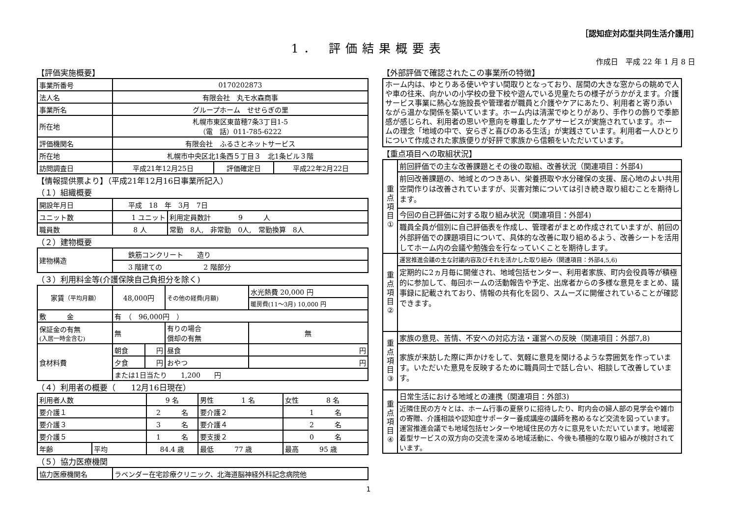［認知症対応型共同生活介護用］
1． 評価結果概要表
作成日　平成 22 年 1 月 8 日
【評価実施概要】
| 事業所番号 | 0170202873 | | |
| 法人名 | 有限会社 丸モ水森商事 | | |
| 事業所名 | グループホーム せせらぎの里 | | |
| 所在地 | 札幌市東区東苗穂7条3丁目1-5 （電 話）011-785-6222 | | |
| 評価機関名 | 有限会社 ふるさとネットサービス | | |
| 所在地 | 札幌市中央区北1条西５丁目３ 北1条ビル３階 | | |
| 訪問調査日 | 平成21年12月25日 | 評価確定日 | 平成22年2月22日 |
【情報提供票より】（平成21年12月16日事業所記入）
（１）組織概要
| 開設年月日 | 平成 18 年 3月 7日 | |
| ユニット数 | 1 ユニット | 利用定員数計 9 人 |
| 職員数 | 8 人 | 常勤 8人, 非常勤 0人, 常勤換算 8人 |
（２）建物概要
| 建物構造 | 鉄筋コンクリート 造り |
| | 3 階建ての 2 階部分 |
（３）利用料金等(介護保険自己負担分を除く)
| 家賃 （平均月額） | 48,000円 | | その他の経費(月額) | | 水光熱費 20,000 円 |
| | | | | | 暖房費(11～3月) 10,000 円 |
| 敷 金 | 有 （ 96,000円 ） | | | | |
| 保証金の有無 (入居一時金含む) | 無 | | 有りの場合 償却の有無 | | 無 |
| 食材料費 | 朝食 | 円 | 昼食 | 円 | |
| | 夕食 | 円 | おやつ | 円 | |
| | または1日当たり 1,200 円 | | | | |
（４）利用者の概要（　　12月16日現在）
| 利用者人数 | | 9 名 | 男性 1 名 | 女性 8 名 |
| 要介護１ | | 2 名 | 要介護２ | 1 名 |
| 要介護３ | | 3 名 | 要介護４ | 2 名 |
| 要介護５ | | 1 名 | 要支援２ | 0 名 |
| 年齢 | 平均 | 84.4 歳 | 最低 77 歳 | 最高 95 歳 |
（５）協力医療機関
| 協力医療機関名 | ラベンダー在宅診療クリニック、北海道脳神経外科記念病院他 |
【外部評価で確認されたこの事業所の特徴】
ホーム内は、ゆとりある使いやすい間取りとなっており、居間の大きな窓からの眺めで人や車の往来、向かいの小学校の登下校や遊んでいる児童たちの様子がうかがえます。介護サービス事業に熱心な施設長や管理者が職員と介護やケアにあたり、利用者と寄り添いながら温かな関係を築いています。ホーム内は清潔でゆとりがあり、手作りの飾りで季節感が感じられ、利用者の思いや意向を尊重したケアサービスが実施されています。ホームの理念「地域の中で、安らぎと喜びのある生活」が実践さています。利用者一人ひとりについて作成された家族便りが好評で家族から信頼をいただいています。
【重点項目への取組状況】
| 重 点 項 目 ① | 前回評価での主な改善課題とその後の取組、改善状況（関連項目：外部4) |
| | 前回改善課題の、地域とのつきあい、栄養摂取や水分確保の支援、居心地のよい共用空間作りは改善されていますが、災害対策については引き続き取り組むことを期待します。 |
| | 今回の自己評価に対する取り組み状況（関連項目：外部4) |
| | 職員全員が個別に自己評価表を作成し、管理者がまとめ作成されていますが、前回の外部評価での課題項目について、具体的な改善に取り組めるよう、改善シートを活用してホーム内の会議や勉強会を行なっていくことを期待します。 |
| 重 点 項 目 ② | 運営推進会議の主な討議内容及びそれを活かした取り組み（関連項目：外部4,5,6) |
| | 定期的に2ヵ月毎に開催され、地域包括センター、利用者家族、町内会役員等が積極的に参加して、毎回ホームの活動報告や予定、出席者からの多様な意見をまとめ、議事録に記載されており、情報の共有化を図り、スムーズに開催されていることが確認できます。 |
| 重 点 項 目 ③ | 家族の意見、苦情、不安への対応方法・運営への反映（関連項目：外部7,8) |
| | 家族が来訪した際に声かけをして、気軽に意見を聞けるような雰囲気を作っています。いただいた意見を反映するために職員同士で話し合い、相談して改善しています。 |
| 重 点 項 目 ④ | 日常生活における地域との連携（関連項目：外部3) |
| | 近隣住民の方々とは、ホーム行事の夏祭りに招待したり、町内会の婦人部の見学会や雑巾の寄贈、介護相談や認知症サポーター養成講座の講師を務めるなど交流を図っています。運営推進会議でも地域包括センターや地域住民の方々に意見をいただいています。地域密着型サービスの双方向の交流を深める地域活動に、今後も積極的な取り組みが検討されています。 |
1